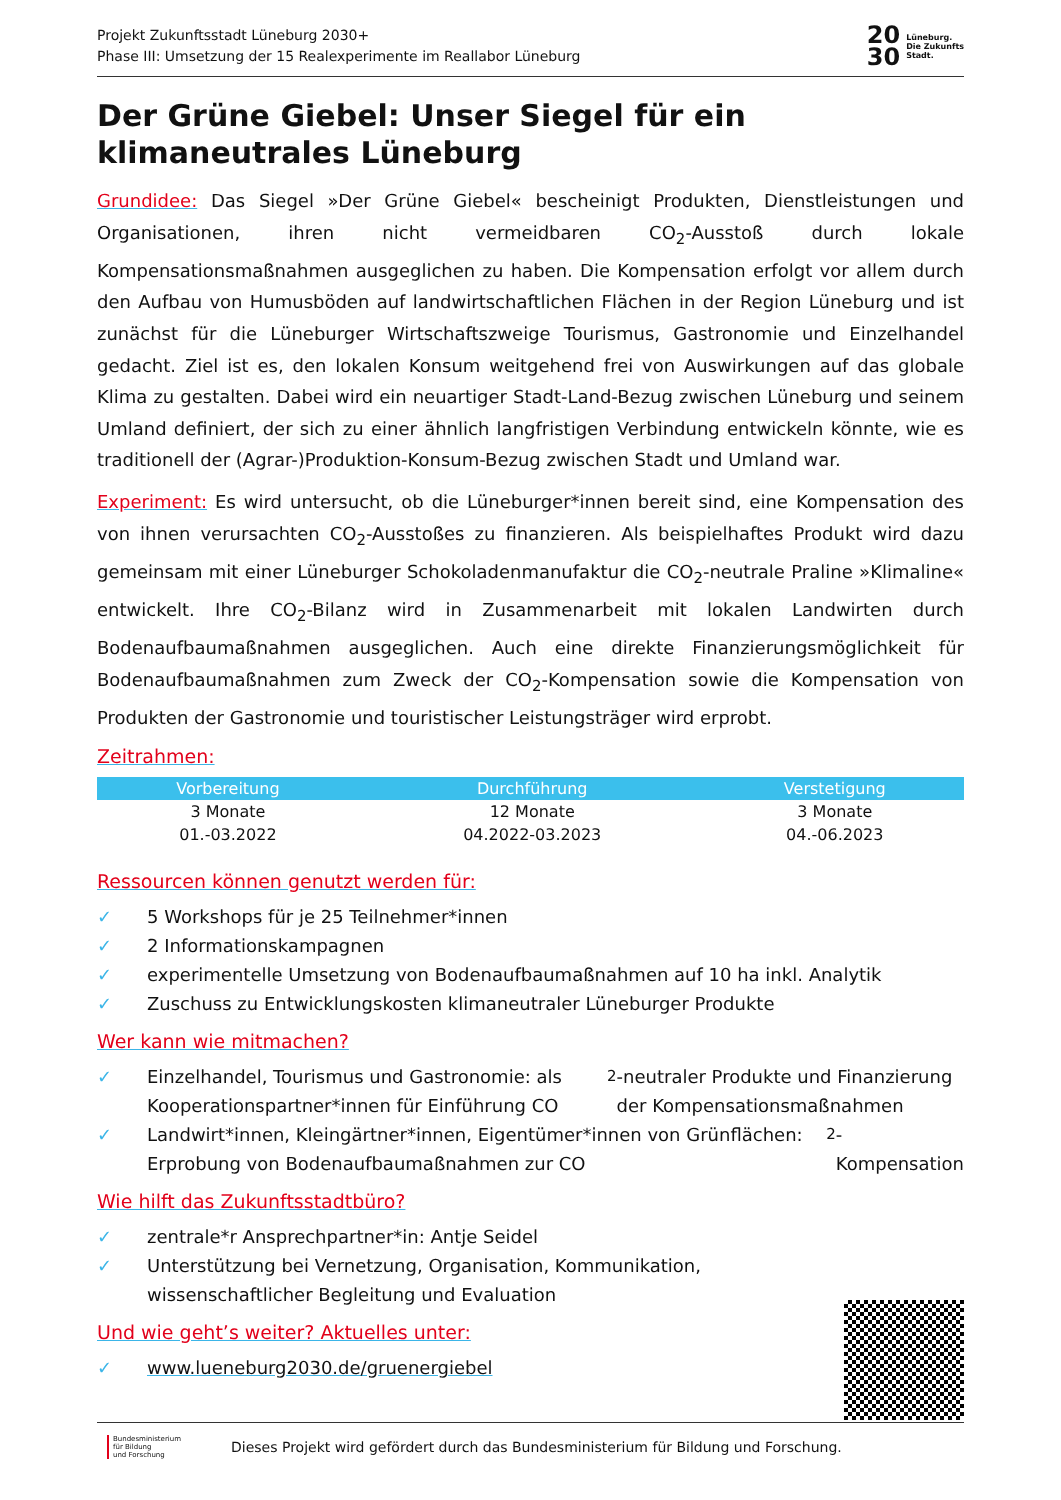Projekt Zukunftsstadt Lüneburg 2030+
Phase III: Umsetzung der 15 Realexperimente im Reallabor Lüneburg
20
30 Lüneburg.
Die Zukunfts
Stadt.
Der Grüne Giebel: Unser Siegel für ein klimaneutrales Lüneburg
Grundidee: Das Siegel »Der Grüne Giebel« bescheinigt Produkten, Dienstleistungen und Organisationen, ihren nicht vermeidbaren CO<sub>2</sub>-Ausstoß durch lokale Kompensationsmaßnahmen ausgeglichen zu haben. Die Kompensation erfolgt vor allem durch den Aufbau von Humusböden auf landwirtschaftlichen Flächen in der Region Lüneburg und ist zunächst für die Lüneburger Wirtschaftszweige Tourismus, Gastronomie und Einzelhandel gedacht. Ziel ist es, den lokalen Konsum weitgehend frei von Auswirkungen auf das globale Klima zu gestalten. Dabei wird ein neuartiger Stadt-Land-Bezug zwischen Lüneburg und seinem Umland definiert, der sich zu einer ähnlich langfristigen Verbindung entwickeln könnte, wie es traditionell der (Agrar-)Produktion-Konsum-Bezug zwischen Stadt und Umland war.
Experiment: Es wird untersucht, ob die Lüneburger*innen bereit sind, eine Kompensation des von ihnen verursachten CO<sub>2</sub>-Ausstoßes zu finanzieren. Als beispielhaftes Produkt wird dazu gemeinsam mit einer Lüneburger Schokoladenmanufaktur die CO<sub>2</sub>-neutrale Praline »Klimaline« entwickelt. Ihre CO<sub>2</sub>-Bilanz wird in Zusammenarbeit mit lokalen Landwirten durch Bodenaufbaumaßnahmen ausgeglichen. Auch eine direkte Finanzierungsmöglichkeit für Bodenaufbaumaßnahmen zum Zweck der CO<sub>2</sub>-Kompensation sowie die Kompensation von Produkten der Gastronomie und touristischer Leistungsträger wird erprobt.
Zeitrahmen:
| Vorbereitung | Durchführung | Verstetigung |
| --- | --- | --- |
| 3 Monate | 12 Monate | 3 Monate |
| 01.-03.2022 | 04.2022-03.2023 | 04.-06.2023 |
Ressourcen können genutzt werden für:
✓ 5 Workshops für je 25 Teilnehmer*innen
✓ 2 Informationskampagnen
✓ experimentelle Umsetzung von Bodenaufbaumaßnahmen auf 10 ha inkl. Analytik
✓ Zuschuss zu Entwicklungskosten klimaneutraler Lüneburger Produkte
Wer kann wie mitmachen?
✓ Einzelhandel, Tourismus und Gastronomie: als Kooperationspartner*innen für Einführung CO<sub>2</sub>-neutraler Produkte und Finanzierung der Kompensationsmaßnahmen
✓ Landwirt*innen, Kleingärtner*innen, Eigentümer*innen von Grünflächen: Erprobung von Bodenaufbaumaßnahmen zur CO<sub>2</sub>-Kompensation
Wie hilft das Zukunftsstadtbüro?
✓ zentrale*r Ansprechpartner*in: Antje Seidel
✓ Unterstützung bei Vernetzung, Organisation, Kommunikation,
wissenschaftlicher Begleitung und Evaluation
Und wie geht’s weiter? Aktuelles unter:
✓ www.lueneburg2030.de/gruenergiebel
Bundesministerium
für Bildung
und Forschung
Dieses Projekt wird gefördert durch das Bundesministerium für Bildung und Forschung.